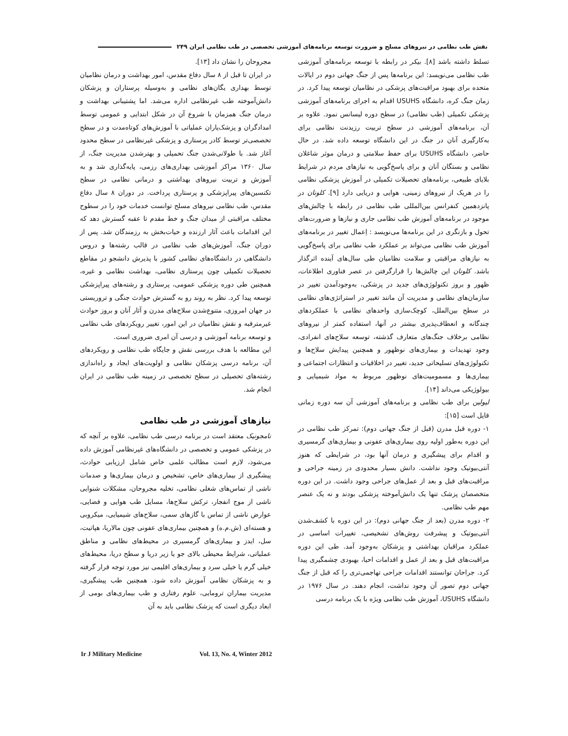نقش طب نظامی در نیروهای مسلح و ضرورت توسعه برنامه‌های آموزشی تخصصی در طب نظامی ایران ۲۴۹
مجروحان را نشان داد [۱۳].
در ایران تا قبل از ۸ سال دفاع مقدس، امور بهداشت و درمان نظامیان توسط بهداری یگان‌های نظامی و به‌وسیله پرستاران و پزشکان دانش‌آموخته طب غیرنظامی اداره می‌شد. اما پشتیبانی بهداشت و درمان جنگ همزمان با شروع آن در شکل ابتدایی و عمومی توسط امدادگران و پزشک‌یاران عملیاتی با آموزش‌های کوتاه‌مدت و در سطح تخصصی‌تر توسط کادر پرستاری و پزشکی غیرنظامی در سطح محدود آغاز شد. با طولانی‌شدن جنگ تحمیلی و بهترشدن مدیریت جنگ، از سال ۱۳۶۰ مراکز آموزشی بهداری‌های رزمی، پایه‌گذاری شد و به آموزش و تربیت نیروهای بهداشتی و درمانی نظامی در سطح تکنسین‌های پیراپزشکی و پرستاری پرداخت. در دوران ۸ سال دفاع مقدس، طب نظامی نیروهای مسلح توانست خدمات خود را در سطوح مختلف مراقبتی از میدان جنگ و خط مقدم تا عقبه گسترش دهد که این اقدامات باعث آثار ارزنده و حیات‌بخش به رزمندگان شد. پس از دوران جنگ، آموزش‌های طب نظامی در قالب رشته‌ها و دروس دانشگاهی در دانشگاه‌های نظامی کشور با پذیرش دانشجو در مقاطع تحصیلات تکمیلی چون پرستاری نظامی، بهداشت نظامی و غیره، همچنین طی دوره پزشکی عمومی، پرستاری و رشته‌های پیراپزشکی توسعه پیدا کرد. نظر به روند رو به گسترش حوادث جنگی و تروریستی در جهان امروزی، متنوع‌شدن سلاح‌های مدرن و آثار آنان و بروز حوادث غیرمترقبه و نقش نظامیان در این امور، تغییر رویکردهای طب نظامی و توسعه برنامه آموزشی و درسی آن امری ضروری است.
این مطالعه با هدف بررسی نقش و جایگاه طب نظامی و رویکردهای آن، برنامه درسی پزشکان نظامی و اولویت‌های ایجاد و راه‌اندازی رشته‌های تحصیلی در سطح تخصصی در زمینه طب نظامی در ایران انجام شد.
نیازهای آموزشی در طب نظامی
نامجونیک معتقد است در برنامه درسی طب نظامی، علاوه بر آنچه که در پزشکی عمومی و تخصصی در دانشگاه‌های غیرنظامی آموزش داده می‌شود، لازم است مطالب علمی خاص شامل ارزیابی حوادث، پیشگیری از بیماری‌های خاص، تشخیص و درمان بیماری‌ها و صدمات ناشی از تماس‌های شغلی نظامی، تخلیه مجروحان، مشکلات شنوایی ناشی از موج انفجار، ترکش سلاح‌ها، مسایل طب هوایی و فضایی، عوارض ناشی از تماس با گازهای سمی، سلاح‌های شیمیایی، میکروبی و هسته‌ای (ش.م.ه) و همچنین بیماری‌های عفونی چون مالاریا، هپاتیت، سل، ایدز و بیماری‌های گرمسیری در محیط‌های نظامی و مناطق عملیاتی، شرایط محیطی بالای جو یا زیر دریا و سطح دریا، محیط‌های خیلی گرم یا خیلی سرد و بیماری‌های اقلیمی نیز مورد توجه قرار گرفته و به پزشکان نظامی آموزش داده شود. همچنین طب پیشگیری، مدیریت بیماران ترومایی، علوم رفتاری و طب بیماری‌های بومی از ابعاد دیگری است که پزشک نظامی باید به آن
تسلط داشته باشد [۸]. بیکر در رابطه با توسعه برنامه‌های آموزشی طب نظامی می‌نویسد: این برنامه‌ها پس از جنگ جهانی دوم در ایالات متحده برای بهبود مراقبت‌های پزشکی در نظامیان توسعه پیدا کرد. در زمان جنگ کره، دانشگاه USUHS اقدام به اجرای برنامه‌های آموزشی پزشکی تکمیلی (طب نظامی) در سطح دوره لیسانس نمود. علاوه بر آن، برنامه‌های آموزشی در سطح تربیت رزیدنت نظامی برای به‌کارگیری آنان در جنگ در این دانشگاه توسعه داده شد. در حال حاضر، دانشگاه USUHS برای حفظ سلامتی و درمان موثر شاغلان نظامی و بستگان آنان و برای پاسخ‌گویی به نیازهای مردم در شرایط بلایای طبیعی، برنامه‌های تحصیلات تکمیلی در آموزش پزشکی نظامی را در هریک از نیروهای زمینی، هوایی و دریایی دارد [۹]. کلونان در پانزدهمین کنفرانس بین‌المللی طب نظامی در رابطه با چالش‌های موجود در برنامه‌های آموزش طب نظامی جاری و نیازها و ضرورت‌های تحول و بازنگری در این برنامه‌ها می‌نویسد : اِعمال تغییر در برنامه‌های آموزش طب نظامی می‌تواند بر عملکرد طب نظامی برای پاسخ‌گویی به نیازهای مراقبتی و سلامت نظامیان طی سال‌های آینده اثرگذار باشد. کلونان این چالش‌ها را قرارگرفتن در عصر فناوری اطلاعات، ظهور و بروز تکنولوژی‌های جدید در پزشکی، به‌وجودآمدن تغییر در سازمان‌های نظامی و مدیریت آن مانند تغییر در استراتژی‌های نظامی در سطح بین‌الملل، کوچک‌سازی واحدهای نظامی با عملکردهای چندگانه و انعطاف‌پذیری بیشتر در آنها، استفاده کمتر از نیروهای نظامی برخلاف جنگ‌های متعارف گذشته، توسعه سلاح‌های انفرادی، وجود تهدیدات و بیماری‌های نوظهور و همچنین پیدایش سلاح‌ها و تکنولوژی‌های تسلیحاتی جدید، تغییر در اخلاقیات و انتظارات اجتماعی و بیماری‌ها و مسمومیت‌های نوظهور مربوط به مواد شیمیایی و بیولوژیکی می‌داند [۱۴].
لیولین برای طب نظامی و برنامه‌های آموزشی آن سه دوره زمانی قایل است [۱۵]:
۱- دوره قبل مدرن (قبل از جنگ جهانی دوم): تمرکز طب نظامی در این دوره به‌طور اولیه روی بیماری‌های عفونی و بیماری‌های گرمسیری و اقدام برای پیشگیری و درمان آنها بود، در شرایطی که هنوز آنتی‌بیوتیک وجود نداشت. دانش بسیار محدودی در زمینه جراحی و مراقبت‌های قبل و بعد از عمل‌های جراحی وجود داشت. در این دوره متخصصان پزشک تنها یک دانش‌آموخته پزشکی بودند و نه یک عنصر مهم طب نظامی.
۲- دوره مدرن (بعد از جنگ جهانی دوم): در این دوره با کشف‌شدن آنتی‌بیوتیک و پیشرفت روش‌های تشخیصی، تغییرات اساسی در عملکرد مراقبان بهداشتی و پزشکان به‌وجود آمد. طی این دوره مراقبت‌های قبل و بعد از عمل و اقدامات احیا، بهبودی چشمگیری پیدا کرد. جراحان توانستند اقدامات جراحی تهاجمی‌تری را که قبل از جنگ جهانی دوم تصور آن وجود نداشت، انجام دهند. در سال ۱۹۷۶ در دانشگاه USUHS، آموزش طب نظامی ویژه با یک برنامه درسی
Ir J Military Medicine Vol. 13, No. 4, Winter 2012